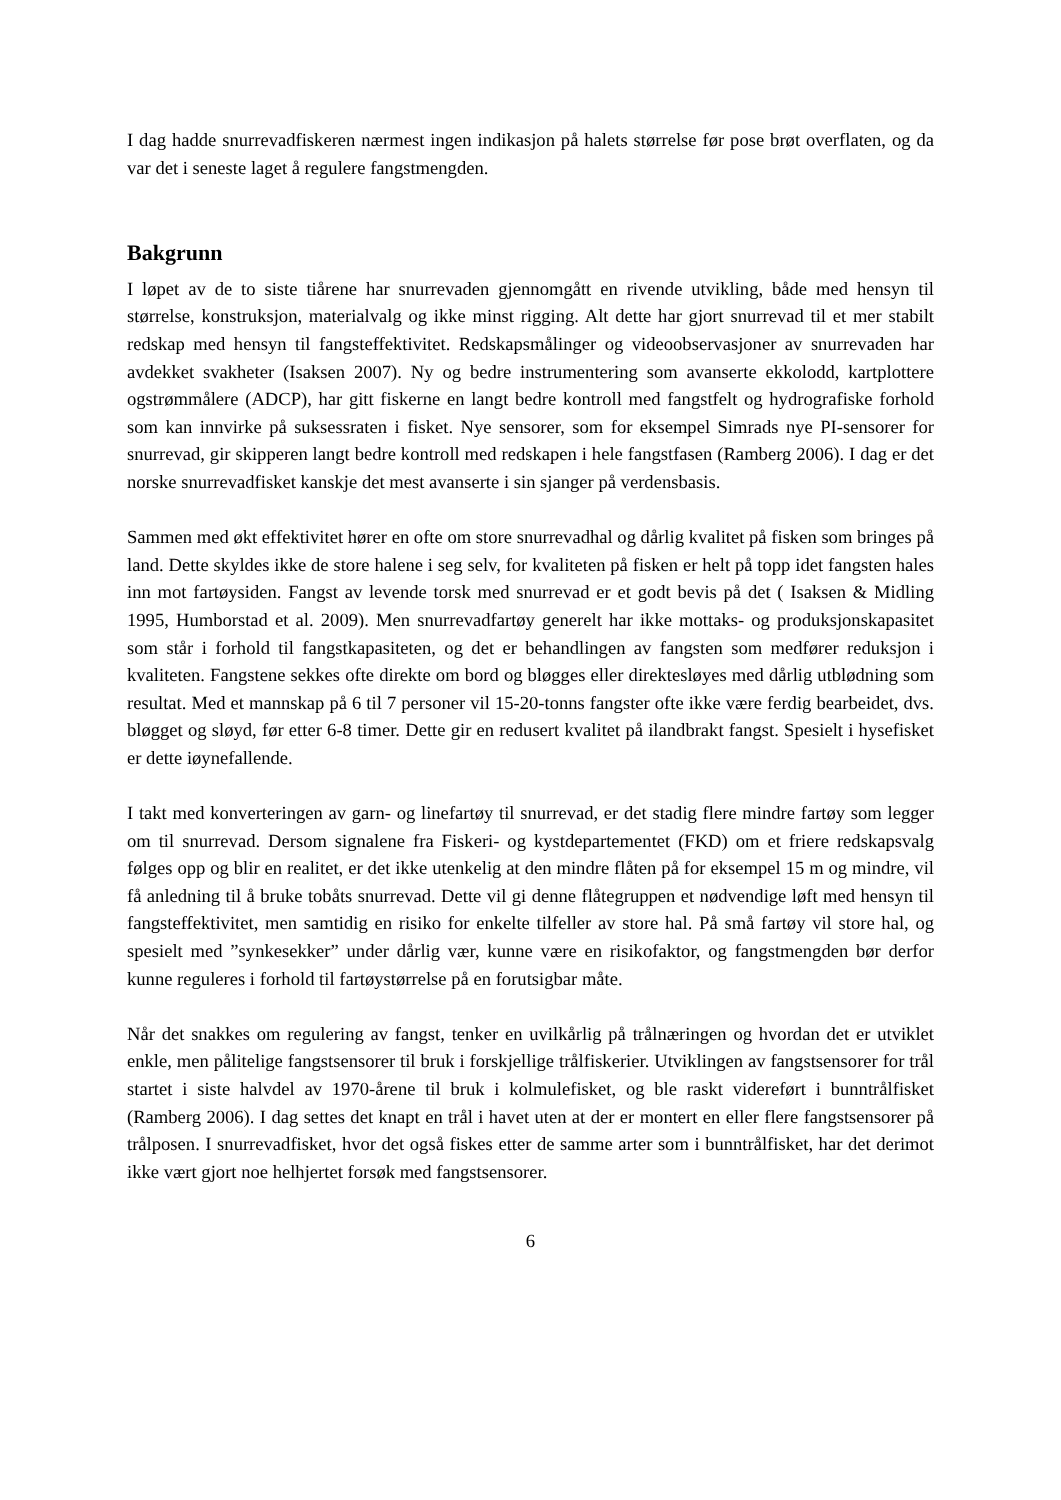I dag hadde snurrevadfiskeren nærmest ingen indikasjon på halets størrelse før pose brøt overflaten, og da var det i seneste laget å regulere fangstmengden.
Bakgrunn
I løpet av de to siste tiårene har snurrevaden gjennomgått en rivende utvikling, både med hensyn til størrelse, konstruksjon, materialvalg og ikke minst rigging. Alt dette har gjort snurrevad til et mer stabilt redskap med hensyn til fangsteffektivitet. Redskapsmålinger og videoobservasjoner av snurrevaden har avdekket svakheter (Isaksen 2007). Ny og bedre instrumentering som avanserte ekkolodd, kartplottere ogstrømmålere (ADCP), har gitt fiskerne en langt bedre kontroll med fangstfelt og hydrografiske forhold som kan innvirke på suksessraten i fisket. Nye sensorer, som for eksempel Simrads nye PI-sensorer for snurrevad, gir skipperen langt bedre kontroll med redskapen i hele fangstfasen (Ramberg 2006). I dag er det norske snurrevadfisket kanskje det mest avanserte i sin sjanger på verdensbasis.
Sammen med økt effektivitet hører en ofte om store snurrevadhal og dårlig kvalitet på fisken som bringes på land. Dette skyldes ikke de store halene i seg selv, for kvaliteten på fisken er helt på topp idet fangsten hales inn mot fartøysiden. Fangst av levende torsk med snurrevad er et godt bevis på det ( Isaksen & Midling 1995, Humborstad et al. 2009). Men snurrevadfartøy generelt har ikke mottaks- og produksjonskapasitet som står i forhold til fangstkapasiteten, og det er behandlingen av fangsten som medfører reduksjon i kvaliteten. Fangstene sekkes ofte direkte om bord og bløgges eller direktesløyes med dårlig utblødning som resultat. Med et mannskap på 6 til 7 personer vil 15-20-tonns fangster ofte ikke være ferdig bearbeidet, dvs. bløgget og sløyd, før etter 6-8 timer. Dette gir en redusert kvalitet på ilandbrakt fangst. Spesielt i hysefisket er dette iøynefallende.
I takt med konverteringen av garn- og linefartøy til snurrevad, er det stadig flere mindre fartøy som legger om til snurrevad. Dersom signalene fra Fiskeri- og kystdepartementet (FKD) om et friere redskapsvalg følges opp og blir en realitet, er det ikke utenkelig at den mindre flåten på for eksempel 15 m og mindre, vil få anledning til å bruke tobåts snurrevad. Dette vil gi denne flåtegruppen et nødvendige løft med hensyn til fangsteffektivitet, men samtidig en risiko for enkelte tilfeller av store hal. På små fartøy vil store hal, og spesielt med ”synkesekker” under dårlig vær, kunne være en risikofaktor, og fangstmengden bør derfor kunne reguleres i forhold til fartøystørrelse på en forutsigbar måte.
Når det snakkes om regulering av fangst, tenker en uvilkårlig på trålnæringen og hvordan det er utviklet enkle, men pålitelige fangstsensorer til bruk i forskjellige trålfiskerier. Utviklingen av fangstsensorer for trål startet i siste halvdel av 1970-årene til bruk i kolmulefisket, og ble raskt videreført i bunntrålfisket (Ramberg 2006). I dag settes det knapt en trål i havet uten at der er montert en eller flere fangstsensorer på trålposen. I snurrevadfisket, hvor det også fiskes etter de samme arter som i bunntrålfisket, har det derimot ikke vært gjort noe helhjertet forsøk med fangstsensorer.
6